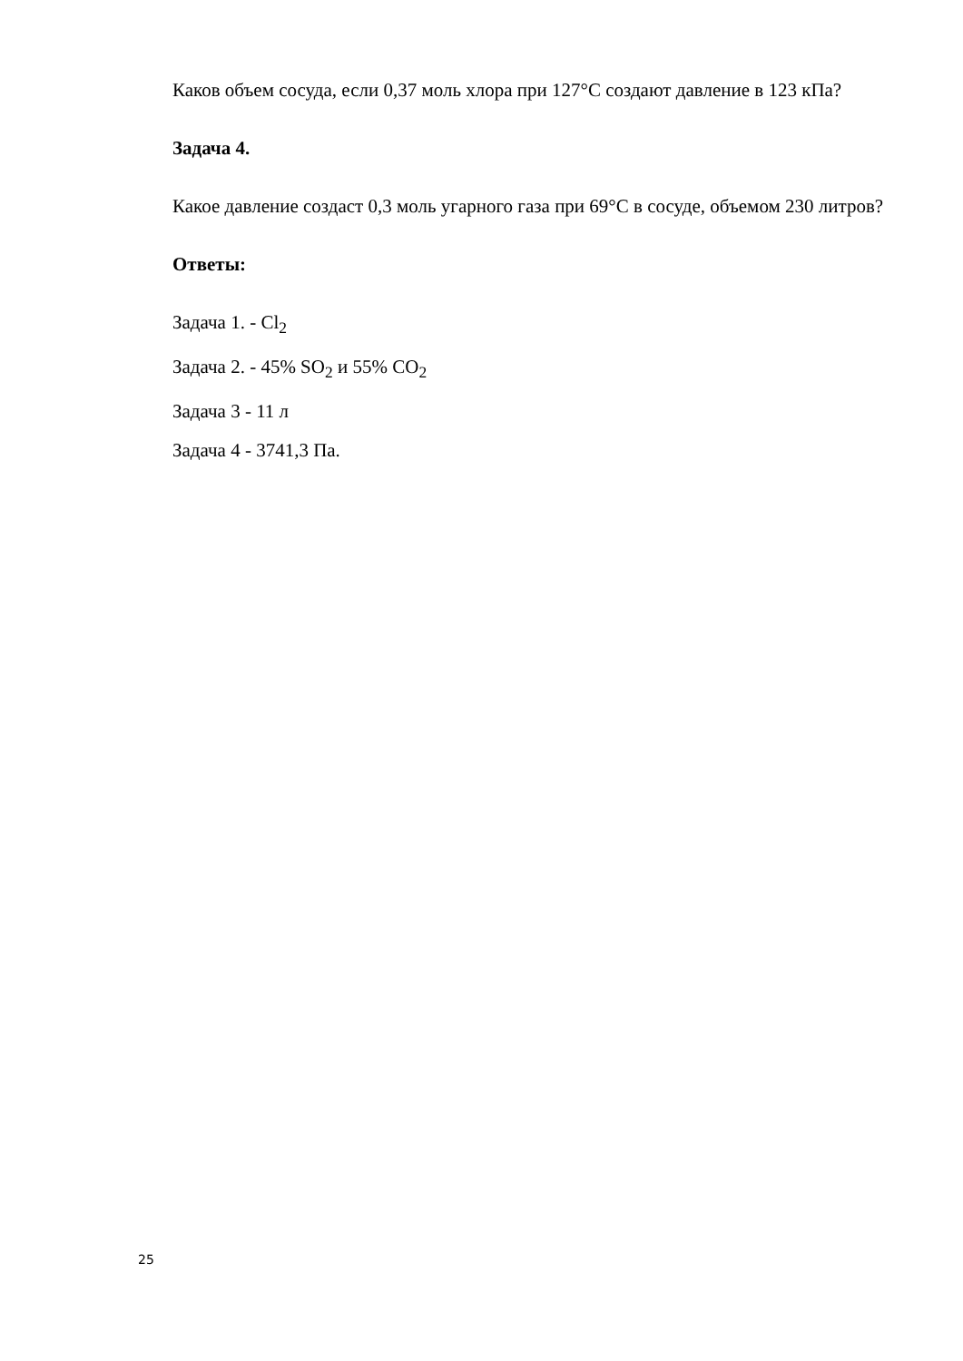Каков объем сосуда, если 0,37 моль хлора при 127°С создают давление в 123 кПа?
Задача 4.
Какое давление создаст 0,3 моль угарного газа при 69°С в сосуде, объемом 230 литров?
Ответы:
Задача 1. - Cl<sub>2</sub>
Задача 2. - 45% SO<sub>2</sub> и 55% CO<sub>2</sub>
Задача 3 - 11 л
Задача 4 - 3741,3 Па.
25